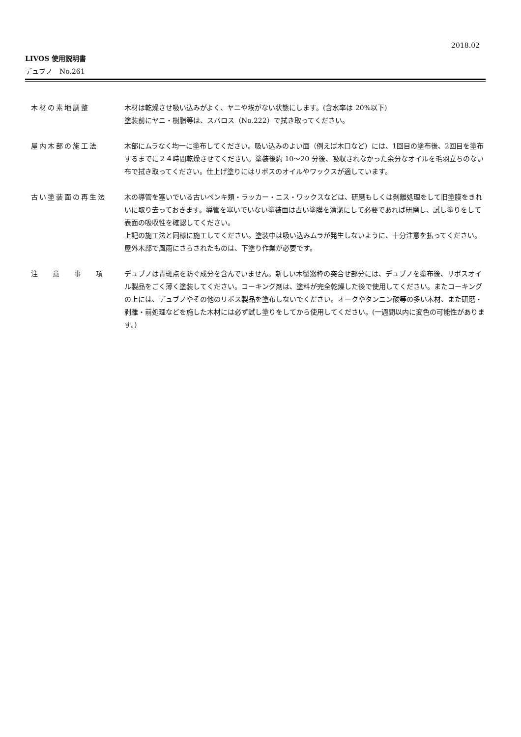2018.02
LIVOS 使用説明書
デュブノ　No.261
木材の素地調整 木材は乾燥させ吸い込みがよく、ヤニや埃がない状態にします。(含水率は 20%以下)
塗装前にヤニ・樹脂等は、スバロス（No.222）で拭き取ってください。
屋内木部の施工法 木部にムラなく均一に塗布してください。吸い込みのよい面（例えば木口など）には、1回目の塗布後、2回目を塗布するまでに２４時間乾燥させてください。塗装後約 10〜20 分後、吸収されなかった余分なオイルを毛羽立ちのない布で拭き取ってください。仕上げ塗りにはリボスのオイルやワックスが適しています。
古い塗装面の再生法 木の導管を塞いでいる古いペンキ類・ラッカー・ニス・ワックスなどは、研磨もしくは剥離処理をして旧塗膜をきれいに取り去っておきます。導管を塞いでいない塗装面は古い塗膜を清潔にして必要であれば研磨し、試し塗りをして表面の吸収性を確認してください。
上記の施工法と同様に施工してください。塗装中は吸い込みムラが発生しないように、十分注意を払ってください。屋外木部で風雨にさらされたものは、下塗り作業が必要です。
注意事項 デュブノは青斑点を防ぐ成分を含んでいません。新しい木製窓枠の突合せ部分には、デュブノを塗布後、リボスオイル製品をごく薄く塗装してください。コーキング剤は、塗料が完全乾燥した後で使用してください。またコーキングの上には、デュブノやその他のリボス製品を塗布しないでください。オークやタンニン酸等の多い木材、また研磨・剥離・前処理などを施した木材には必ず試し塗りをしてから使用してください。(一週間以内に変色の可能性があります。)